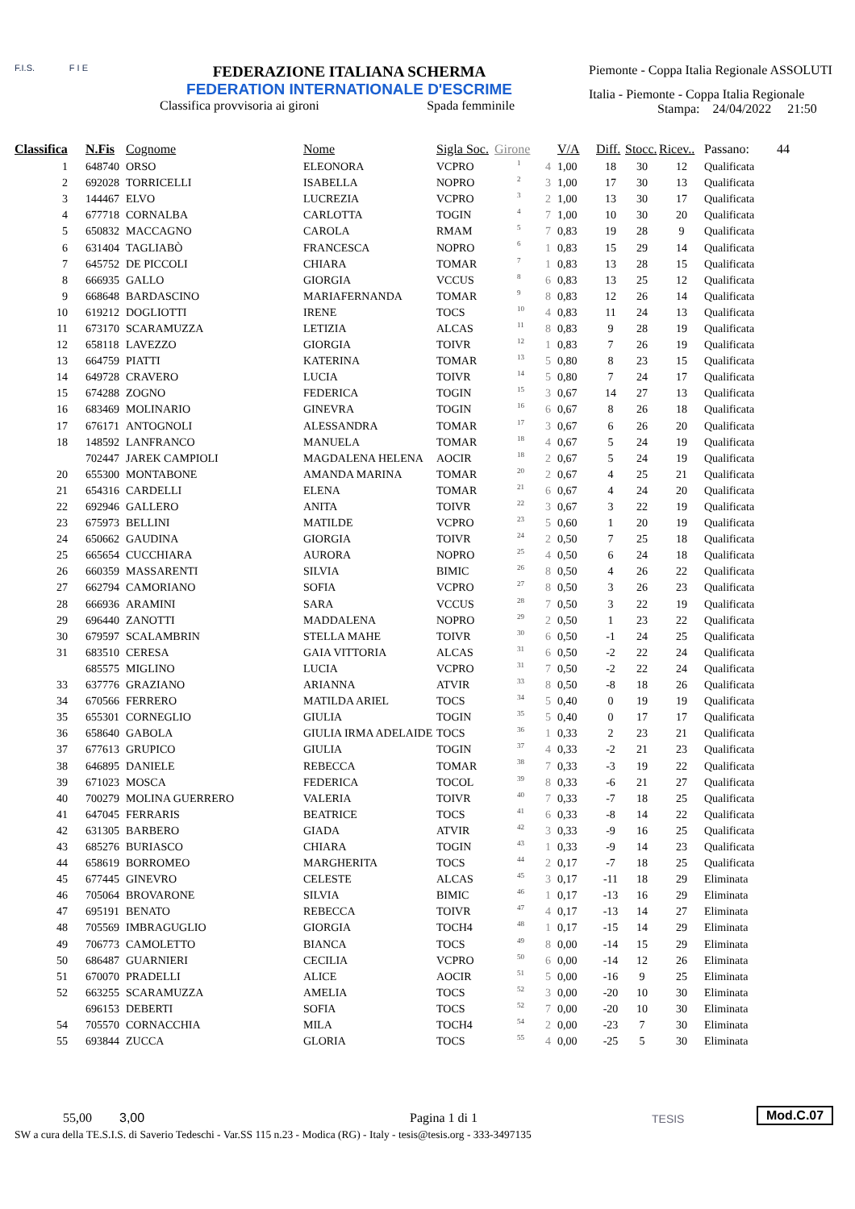F.I.S. F I E
FEDERAZIONE ITALIANA SCHERMA
FEDERATION INTERNATIONALE D'ESCRIME
Classifica provvisoria ai gironi Spada femminile
Piemonte - Coppa Italia Regionale ASSOLUTI
Italia - Piemonte - Coppa Italia Regionale
Stampa: 24/04/2022 21:50
| Classifica | N.Fis | Cognome | Nome | Sigla Soc. | Girone | | V/A | Diff. | Stocc. | Ricev.. | Passano: | 44 |
| --- | --- | --- | --- | --- | --- | --- | --- | --- | --- | --- | --- | --- |
| 1 | 648740 | ORSO | ELEONORA | VCPRO | 1 | 4 | 1,00 | 18 | 30 | 12 | Qualificata | |
| 2 | 692028 | TORRICELLI | ISABELLA | NOPRO | 2 | 3 | 1,00 | 17 | 30 | 13 | Qualificata | |
| 3 | 144467 | ELVO | LUCREZIA | VCPRO | 3 | 2 | 1,00 | 13 | 30 | 17 | Qualificata | |
| 4 | 677718 | CORNALBA | CARLOTTA | TOGIN | 4 | 7 | 1,00 | 10 | 30 | 20 | Qualificata | |
| 5 | 650832 | MACCAGNO | CAROLA | RMAM | 5 | 7 | 0,83 | 19 | 28 | 9 | Qualificata | |
| 6 | 631404 | TAGLIABÒ | FRANCESCA | NOPRO | 6 | 1 | 0,83 | 15 | 29 | 14 | Qualificata | |
| 7 | 645752 | DE PICCOLI | CHIARA | TOMAR | 7 | 1 | 0,83 | 13 | 28 | 15 | Qualificata | |
| 8 | 666935 | GALLO | GIORGIA | VCCUS | 8 | 6 | 0,83 | 13 | 25 | 12 | Qualificata | |
| 9 | 668648 | BARDASCINO | MARIAFERNANDA | TOMAR | 9 | 8 | 0,83 | 12 | 26 | 14 | Qualificata | |
| 10 | 619212 | DOGLIOTTI | IRENE | TOCS | 10 | 4 | 0,83 | 11 | 24 | 13 | Qualificata | |
| 11 | 673170 | SCARAMUZZA | LETIZIA | ALCAS | 11 | 8 | 0,83 | 9 | 28 | 19 | Qualificata | |
| 12 | 658118 | LAVEZZO | GIORGIA | TOIVR | 12 | 1 | 0,83 | 7 | 26 | 19 | Qualificata | |
| 13 | 664759 | PIATTI | KATERINA | TOMAR | 13 | 5 | 0,80 | 8 | 23 | 15 | Qualificata | |
| 14 | 649728 | CRAVERO | LUCIA | TOIVR | 14 | 5 | 0,80 | 7 | 24 | 17 | Qualificata | |
| 15 | 674288 | ZOGNO | FEDERICA | TOGIN | 15 | 3 | 0,67 | 14 | 27 | 13 | Qualificata | |
| 16 | 683469 | MOLINARIO | GINEVRA | TOGIN | 16 | 6 | 0,67 | 8 | 26 | 18 | Qualificata | |
| 17 | 676171 | ANTOGNOLI | ALESSANDRA | TOMAR | 17 | 3 | 0,67 | 6 | 26 | 20 | Qualificata | |
| 18 | 148592 | LANFRANCO | MANUELA | TOMAR | 18 | 4 | 0,67 | 5 | 24 | 19 | Qualificata | |
| | 702447 | JAREK CAMPIOLI | MAGDALENA HELENA | AOCIR | 18 | 2 | 0,67 | 5 | 24 | 19 | Qualificata | |
| 20 | 655300 | MONTABONE | AMANDA MARINA | TOMAR | 20 | 2 | 0,67 | 4 | 25 | 21 | Qualificata | |
| 21 | 654316 | CARDELLI | ELENA | TOMAR | 21 | 6 | 0,67 | 4 | 24 | 20 | Qualificata | |
| 22 | 692946 | GALLERO | ANITA | TOIVR | 22 | 3 | 0,67 | 3 | 22 | 19 | Qualificata | |
| 23 | 675973 | BELLINI | MATILDE | VCPRO | 23 | 5 | 0,60 | 1 | 20 | 19 | Qualificata | |
| 24 | 650662 | GAUDINA | GIORGIA | TOIVR | 24 | 2 | 0,50 | 7 | 25 | 18 | Qualificata | |
| 25 | 665654 | CUCCHIARA | AURORA | NOPRO | 25 | 4 | 0,50 | 6 | 24 | 18 | Qualificata | |
| 26 | 660359 | MASSARENTI | SILVIA | BIMIC | 26 | 8 | 0,50 | 4 | 26 | 22 | Qualificata | |
| 27 | 662794 | CAMORIANO | SOFIA | VCPRO | 27 | 8 | 0,50 | 3 | 26 | 23 | Qualificata | |
| 28 | 666936 | ARAMINI | SARA | VCCUS | 28 | 7 | 0,50 | 3 | 22 | 19 | Qualificata | |
| 29 | 696440 | ZANOTTI | MADDALENA | NOPRO | 29 | 2 | 0,50 | 1 | 23 | 22 | Qualificata | |
| 30 | 679597 | SCALAMBRIN | STELLA MAHE | TOIVR | 30 | 6 | 0,50 | -1 | 24 | 25 | Qualificata | |
| 31 | 683510 | CERESA | GAIA VITTORIA | ALCAS | 31 | 6 | 0,50 | -2 | 22 | 24 | Qualificata | |
| | 685575 | MIGLINO | LUCIA | VCPRO | 31 | 7 | 0,50 | -2 | 22 | 24 | Qualificata | |
| 33 | 637776 | GRAZIANO | ARIANNA | ATVIR | 33 | 8 | 0,50 | -8 | 18 | 26 | Qualificata | |
| 34 | 670566 | FERRERO | MATILDA ARIEL | TOCS | 34 | 5 | 0,40 | 0 | 19 | 19 | Qualificata | |
| 35 | 655301 | CORNEGLIO | GIULIA | TOGIN | 35 | 5 | 0,40 | 0 | 17 | 17 | Qualificata | |
| 36 | 658640 | GABOLA | GIULIA IRMA ADELAIDE | TOCS | 36 | 1 | 0,33 | 2 | 23 | 21 | Qualificata | |
| 37 | 677613 | GRUPICO | GIULIA | TOGIN | 37 | 4 | 0,33 | -2 | 21 | 23 | Qualificata | |
| 38 | 646895 | DANIELE | REBECCA | TOMAR | 38 | 7 | 0,33 | -3 | 19 | 22 | Qualificata | |
| 39 | 671023 | MOSCA | FEDERICA | TOCOL | 39 | 8 | 0,33 | -6 | 21 | 27 | Qualificata | |
| 40 | 700279 | MOLINA GUERRERO | VALERIA | TOIVR | 40 | 7 | 0,33 | -7 | 18 | 25 | Qualificata | |
| 41 | 647045 | FERRARIS | BEATRICE | TOCS | 41 | 6 | 0,33 | -8 | 14 | 22 | Qualificata | |
| 42 | 631305 | BARBERO | GIADA | ATVIR | 42 | 3 | 0,33 | -9 | 16 | 25 | Qualificata | |
| 43 | 685276 | BURIASCO | CHIARA | TOGIN | 43 | 1 | 0,33 | -9 | 14 | 23 | Qualificata | |
| 44 | 658619 | BORROMEO | MARGHERITA | TOCS | 44 | 2 | 0,17 | -7 | 18 | 25 | Qualificata | |
| 45 | 677445 | GINEVRO | CELESTE | ALCAS | 45 | 3 | 0,17 | -11 | 18 | 29 | Eliminata | |
| 46 | 705064 | BROVARONE | SILVIA | BIMIC | 46 | 1 | 0,17 | -13 | 16 | 29 | Eliminata | |
| 47 | 695191 | BENATO | REBECCA | TOIVR | 47 | 4 | 0,17 | -13 | 14 | 27 | Eliminata | |
| 48 | 705569 | IMBRAGUGLIO | GIORGIA | TOCH4 | 48 | 1 | 0,17 | -15 | 14 | 29 | Eliminata | |
| 49 | 706773 | CAMOLETTO | BIANCA | TOCS | 49 | 8 | 0,00 | -14 | 15 | 29 | Eliminata | |
| 50 | 686487 | GUARNIERI | CECILIA | VCPRO | 50 | 6 | 0,00 | -14 | 12 | 26 | Eliminata | |
| 51 | 670070 | PRADELLI | ALICE | AOCIR | 51 | 5 | 0,00 | -16 | 9 | 25 | Eliminata | |
| 52 | 663255 | SCARAMUZZA | AMELIA | TOCS | 52 | 3 | 0,00 | -20 | 10 | 30 | Eliminata | |
| | 696153 | DEBERTI | SOFIA | TOCS | 52 | 7 | 0,00 | -20 | 10 | 30 | Eliminata | |
| 54 | 705570 | CORNACCHIA | MILA | TOCH4 | 54 | 2 | 0,00 | -23 | 7 | 30 | Eliminata | |
| 55 | 693844 | ZUCCA | GLORIA | TOCS | 55 | 4 | 0,00 | -25 | 5 | 30 | Eliminata | |
55,00 3,00 Pagina 1 di 1 TESIS Mod.C.07
SW a cura della TE.S.I.S. di Saverio Tedeschi - Var.SS 115 n.23 - Modica (RG) - Italy - tesis@tesis.org - 333-3497135